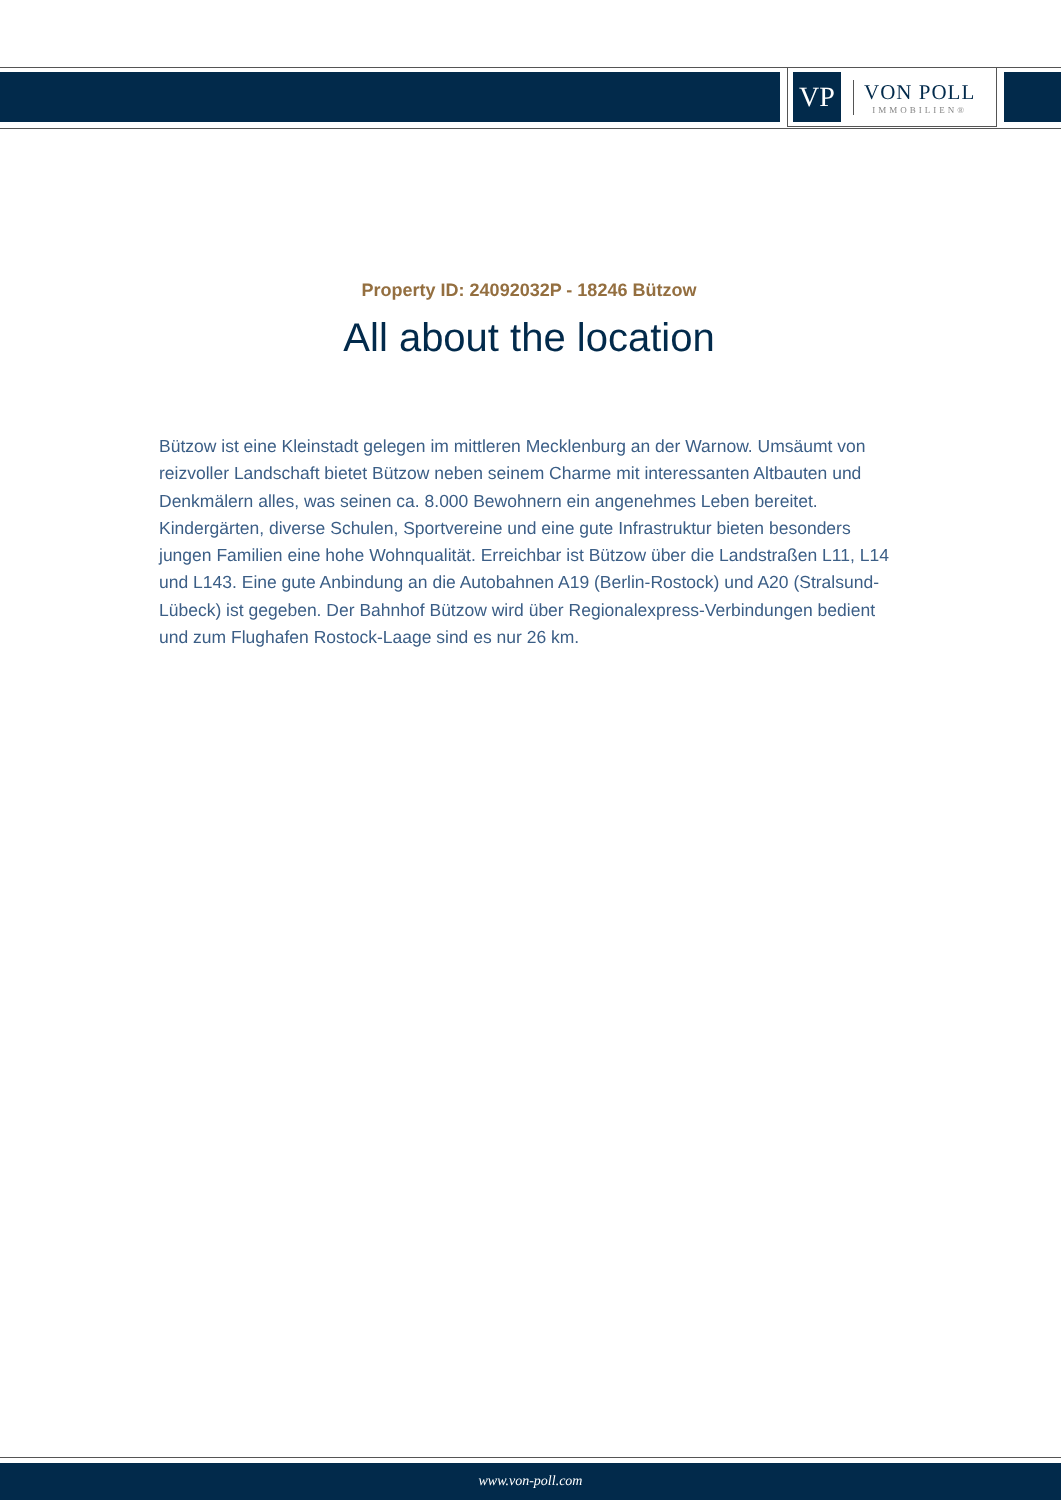VP
VON POLL
IMMOBILIEN®
Property ID: 24092032P - 18246 Bützow
All about the location
Bützow ist eine Kleinstadt gelegen im mittleren Mecklenburg an der Warnow. Umsäumt von reizvoller Landschaft bietet Bützow neben seinem Charme mit interessanten Altbauten und Denkmälern alles, was seinen ca. 8.000 Bewohnern ein angenehmes Leben bereitet. Kindergärten, diverse Schulen, Sportvereine und eine gute Infrastruktur bieten besonders jungen Familien eine hohe Wohnqualität. Erreichbar ist Bützow über die Landstraßen L11, L14 und L143. Eine gute Anbindung an die Autobahnen A19 (Berlin-Rostock) und A20 (Stralsund-Lübeck) ist gegeben. Der Bahnhof Bützow wird über Regionalexpress-Verbindungen bedient und zum Flughafen Rostock-Laage sind es nur 26 km.
www.von-poll.com